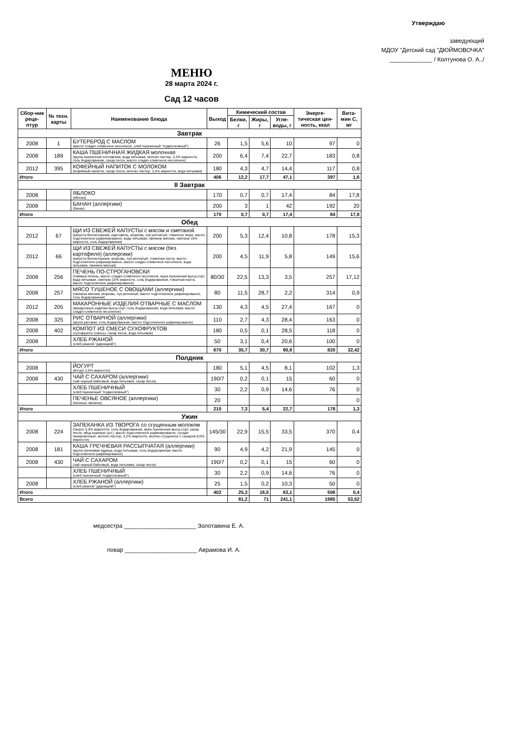Утверждаю
заведующий
МДОУ "Детский сад "ДЮЙМОВОЧКА"
_____________ / Колтунова О. А../
МЕНЮ
28 марта 2024 г.
Сад 12 часов
| Сбор-ник реце-птур | № техн. карты | Наименование блюда | Выход | Химический состав | | | Энерге-тическая цен-ность, ккал | Вита-мин С, мг |
| --- | --- | --- | --- | --- | --- | --- | --- | --- |
| | | | | Белки, г | Жиры, г | Угле-воды, г | | |
| Завтрак | | | | | | | | |
| 2008 | 1 | БУТЕРБРОД С МАСЛОМ (масло сладко-сливочное несоленое, хлеб пшеничный "подмосковный") | 26 | 1,5 | 5,6 | 10 | 97 | 0 |
| 2008 | 189 | КАША ПШЕНИЧНАЯ ЖИДКАЯ молочная (крупа пшеничная полтавская, вода питьевая, молоко пастер. 3,2% жирности, соль йодированная, сахар песок, масло сладко-сливочное несоленое) | 200 | 6,4 | 7,4 | 22,7 | 183 | 0,8 |
| 2012 | 395 | КОФЕЙНЫЙ НАПИТОК С МОЛОКОМ (кофейный напиток, сахар песок, молоко пастер. 3,2% жирности, вода питьевая) | 180 | 4,3 | 4,7 | 14,4 | 117 | 0,8 |
| Итого | | | 406 | 12,2 | 17,7 | 47,1 | 397 | 1,6 |
| II Завтрак | | | | | | | | |
| 2008 | | ЯБЛОКО (яблоки) | 170 | 0,7 | 0,7 | 17,4 | 84 | 17,8 |
| 2008 | | БАНАН (аллергики) (банан) | 200 | 3 | 1 | 42 | 192 | 20 |
| Итого | | | 170 | 0,7 | 0,7 | 17,4 | 84 | 17,8 |
| Обед | | | | | | | | |
| 2012 | 67 | ЩИ ИЗ СВЕЖЕЙ КАПУСТЫ с мясом и сметаной (капуста белокочанная, картофель, морковь, лук репчатый, томатное пюре, масло подсолнечное рафинированое, вода питьевая, свинина мясная, сметана 15% жирности, соль йодированная) | 200 | 5,3 | 12,4 | 10,8 | 178 | 15,3 |
| 2012 | 66 | ЩИ ИЗ СВЕЖЕЙ КАПУСТЫ с мясом (без картофеля) (аллергики) (капуста белокочанная, морковь, лук репчатый, томатная паста, масло подсолнечное рафинированое, масло сладко-сливочное несоленое, вода питьевая, свинина мясная) | 200 | 4,5 | 11,9 | 5,8 | 149 | 15,6 |
| 2008 | 256 | ПЕЧЕНЬ ПО-СТРОГАНОВСКИ (говяжья печень, масло сладко-сливочное несоленое, мука пшеничная высш.сорт, вода питьевая, сметана 15% жирности, соль йодированная, томатная паста, масло подсолнечное рафинированое) | 80/30 | 22,5 | 13,3 | 3,5 | 257 | 17,12 |
| 2008 | 257 | МЯСО ТУШЕНОЕ С ОВОЩАМИ (аллергики) (свинина мясная, морковь, лук репчатый, масло подсолнечное рафинированое, соль йодированная) | 80 | 11,5 | 28,7 | 2,2 | 314 | 0,9 |
| 2012 | 205 | МАКАРОННЫЕ ИЗДЕЛИЯ ОТВАРНЫЕ С МАСЛОМ (макаронные изделия высш.сорт, соль йодированная, вода питьевая, масло сладко-сливочное несоленое) | 130 | 4,3 | 4,5 | 27,4 | 167 | 0 |
| 2008 | 325 | РИС ОТВАРНОЙ (аллергики) (крупа рисовая, соль йодированная, масло подсолнечное рафинированое) | 110 | 2,7 | 4,3 | 28,4 | 163 | 0 |
| 2008 | 402 | КОМПОТ ИЗ СМЕСИ СУХОФРУКТОВ (сухофрукты (смесь), сахар песок, вода питьевая) | 180 | 0,5 | 0,1 | 28,5 | 118 | 0 |
| 2008 | | ХЛЕБ РЖАНОЙ (хлеб ржаной "дарницкий") | 50 | 3,1 | 0,4 | 20,6 | 100 | 0 |
| Итого | | | 670 | 35,7 | 30,7 | 90,8 | 820 | 32,42 |
| Полдник | | | | | | | | |
| 2008 | | ЙОГУРТ (йогурт 2,5% жирности) | 180 | 5,1 | 4,5 | 8,1 | 102 | 1,3 |
| 2008 | 430 | ЧАЙ С САХАРОМ (аллергики) (чай черный байховый, вода питьевая, сахар песок) | 190/7 | 0,2 | 0,1 | 15 | 60 | 0 |
| | | ХЛЕБ ПШЕНИЧНЫЙ (хлеб пшеничный "подмосковный") | 30 | 2,2 | 0,9 | 14,6 | 76 | 0 |
| | | ПЕЧЕНЬЕ ОВСЯНОЕ (аллергики) (печенье овсяное) | 20 | | | | | 0 |
| Итого | | | 210 | 7,3 | 5,4 | 22,7 | 178 | 1,3 |
| Ужин | | | | | | | | |
| 2008 | 224 | ЗАПЕКАНКА ИЗ ТВОРОГА со сгущенным молоком (творог 5,0% жирности, соль йодированная, мука пшеничная высш.сорт, сахар песок, яйца куриные (шт.), масло подсолнечное рафинированое, сухари панировочные, молоко пастер. 3,2% жирности, молоко сгущенное с сахаром 8,5% жирности) | 145/30 | 22,9 | 15,5 | 33,5 | 370 | 0,4 |
| 2008 | 181 | КАША ГРЕЧНЕВАЯ РАССЫПЧАТАЯ (аллергики) (крупа гречневая ядрица, вода питьевая, соль йодированная, масло подсолнечное рафинированое) | 90 | 4,9 | 4,2 | 21,9 | 145 | 0 |
| 2008 | 430 | ЧАЙ С САХАРОМ (чай черный байховый, вода питьевая, сахар песок) | 190/7 | 0,2 | 0,1 | 15 | 60 | 0 |
| | | ХЛЕБ ПШЕНИЧНЫЙ (хлеб пшеничный "подмосковный") | 30 | 2,2 | 0,9 | 14,6 | 76 | 0 |
| 2008 | | ХЛЕБ РЖАНОЙ (аллергики) (хлеб ржаной "дарницкий") | 25 | 1,5 | 0,2 | 10,3 | 50 | 0 |
| Итого | | | 402 | 25,3 | 16,5 | 63,1 | 506 | 0,4 |
| Всего | | | | 81,2 | 71 | 241,1 | 1985 | 53,52 |
медсестра ______________________ Золотавина Е. А.
повар ______________________ Аврамова И. А.